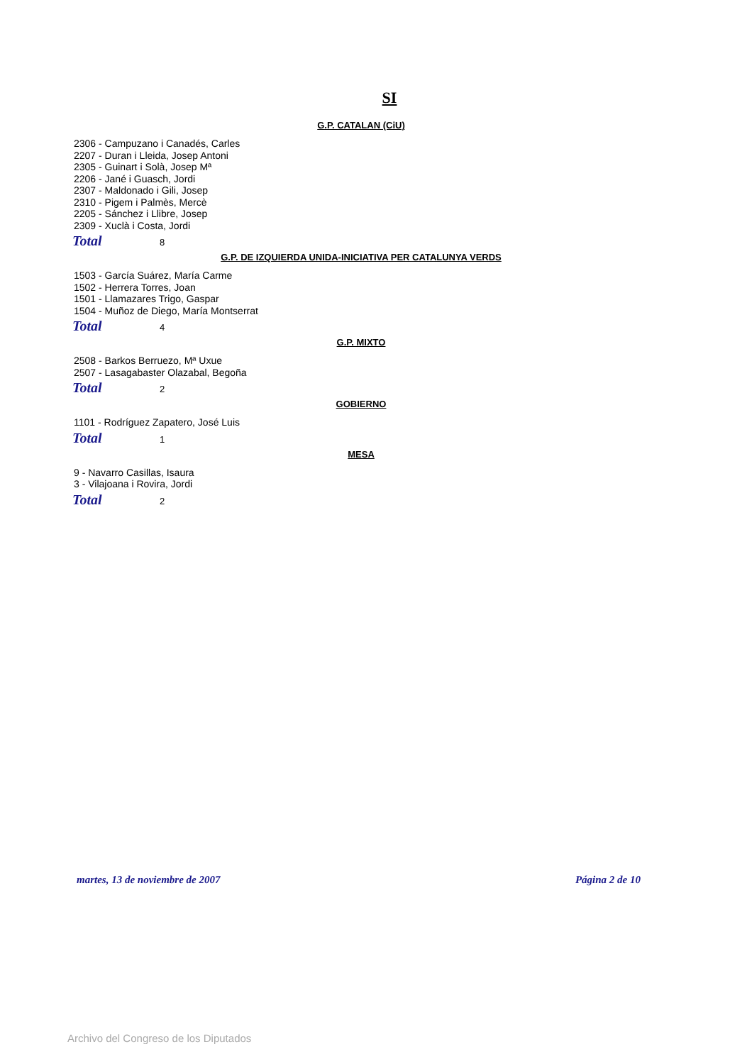SI
G.P. CATALAN (CiU)
2306 - Campuzano i Canadés, Carles
2207 - Duran i Lleida, Josep Antoni
2305 - Guinart i Solà, Josep Mª
2206 - Jané i Guasch, Jordi
2307 - Maldonado i Gili, Josep
2310 - Pigem i Palmès, Mercè
2205 - Sánchez i Llibre, Josep
2309 - Xuclà i Costa, Jordi
Total 8
G.P. DE IZQUIERDA UNIDA-INICIATIVA PER CATALUNYA VERDS
1503 - García Suárez, María Carme
1502 - Herrera Torres, Joan
1501 - Llamazares Trigo, Gaspar
1504 - Muñoz de Diego, María Montserrat
Total 4
G.P. MIXTO
2508 - Barkos Berruezo, Mª Uxue
2507 - Lasagabaster Olazabal, Begoña
Total 2
GOBIERNO
1101 - Rodríguez Zapatero, José Luis
Total 1
MESA
9 - Navarro Casillas, Isaura
3 - Vilajoana i Rovira, Jordi
Total 2
martes, 13 de noviembre de 2007 Página 2 de 10
Archivo del Congreso de los Diputados